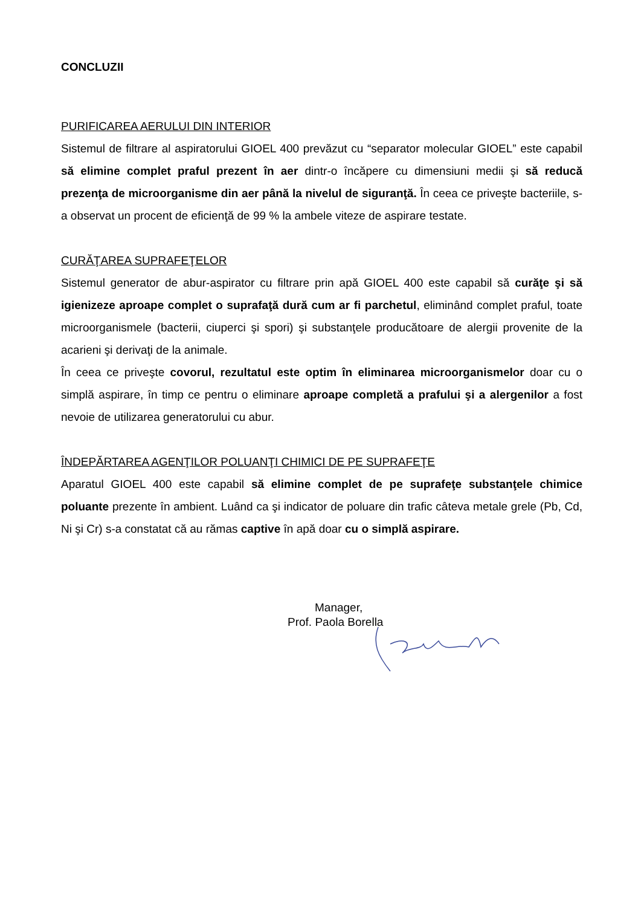CONCLUZII
PURIFICAREA AERULUI DIN INTERIOR
Sistemul de filtrare al aspiratorului GIOEL 400 prevăzut cu “separator molecular GIOEL” este capabil să elimine complet praful prezent în aer dintr-o încăpere cu dimensiuni medii şi să reducă prezenţa de microorganisme din aer până la nivelul de siguranţă. În ceea ce priveşte bacteriile, s-a observat un procent de eficienţă de 99 % la ambele viteze de aspirare testate.
CURĂŢAREA SUPRAFEŢELOR
Sistemul generator de abur-aspirator cu filtrare prin apă GIOEL 400 este capabil să curăţe şi să igienizeze aproape complet o suprafaţă dură cum ar fi parchetul, eliminând complet praful, toate microorganismele (bacterii, ciuperci şi spori) şi substanţele producătoare de alergii provenite de la acarieni şi derivaţi de la animale.
În ceea ce priveşte covorul, rezultatul este optim în eliminarea microorganismelor doar cu o simplă aspirare, în timp ce pentru o eliminare aproape completă a prafului şi a alergenilor a fost nevoie de utilizarea generatorului cu abur.
ÎNDEPĂRTAREA AGENŢILOR POLUANŢI CHIMICI DE PE SUPRAFEŢE
Aparatul GIOEL 400 este capabil să elimine complet de pe suprafeţe substanţele chimice poluante prezente în ambient. Luând ca şi indicator de poluare din trafic câteva metale grele (Pb, Cd, Ni şi Cr) s-a constatat că au rămas captive în apă doar cu o simplă aspirare.
Manager,
Prof. Paola Borella